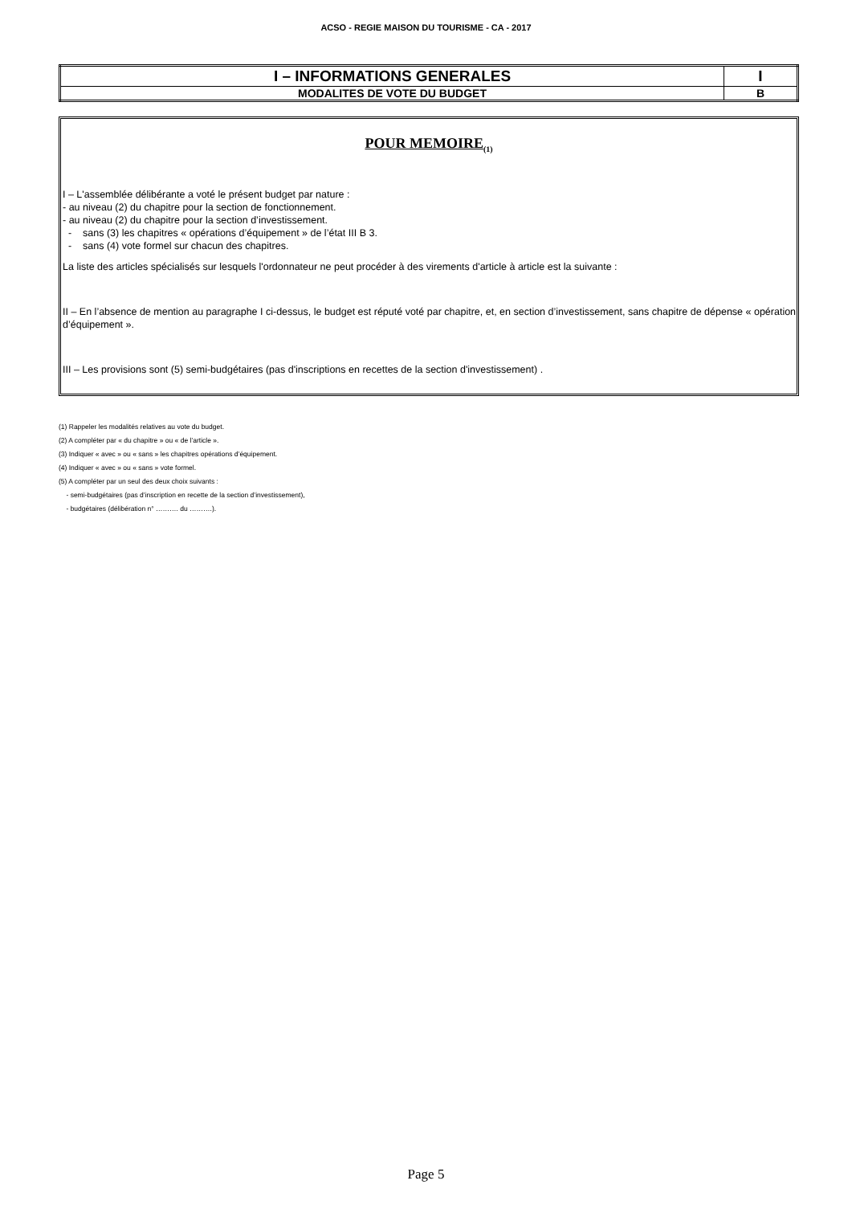ACSO - REGIE MAISON DU TOURISME - CA - 2017
| I – INFORMATIONS GENERALES | I |
| MODALITES DE VOTE DU BUDGET | B |
POUR MEMOIRE<sub>(1)</sub>
I – L'assemblée délibérante a voté le présent budget par nature :
- au niveau (2) du chapitre pour la section de fonctionnement.
- au niveau (2) du chapitre pour la section d’investissement.
- sans (3) les chapitres « opérations d’équipement » de l’état III B 3.
- sans (4) vote formel sur chacun des chapitres.
La liste des articles spécialisés sur lesquels l'ordonnateur ne peut procéder à des virements d'article à article est la suivante :
II – En l’absence de mention au paragraphe I ci-dessus, le budget est réputé voté par chapitre, et, en section d’investissement, sans chapitre de dépense « opération d’équipement ».
III – Les provisions sont (5) semi-budgétaires (pas d'inscriptions en recettes de la section d'investissement) .
(1) Rappeler les modalités relatives au vote du budget.
(2) A compléter par « du chapitre » ou « de l’article ».
(3) Indiquer « avec » ou « sans » les chapitres opérations d’équipement.
(4) Indiquer « avec » ou « sans » vote formel.
(5) A compléter par un seul des deux choix suivants :
- semi-budgétaires (pas d’inscription en recette de la section d’investissement),
- budgétaires (délibération n° ………. du ……….).
Page 5